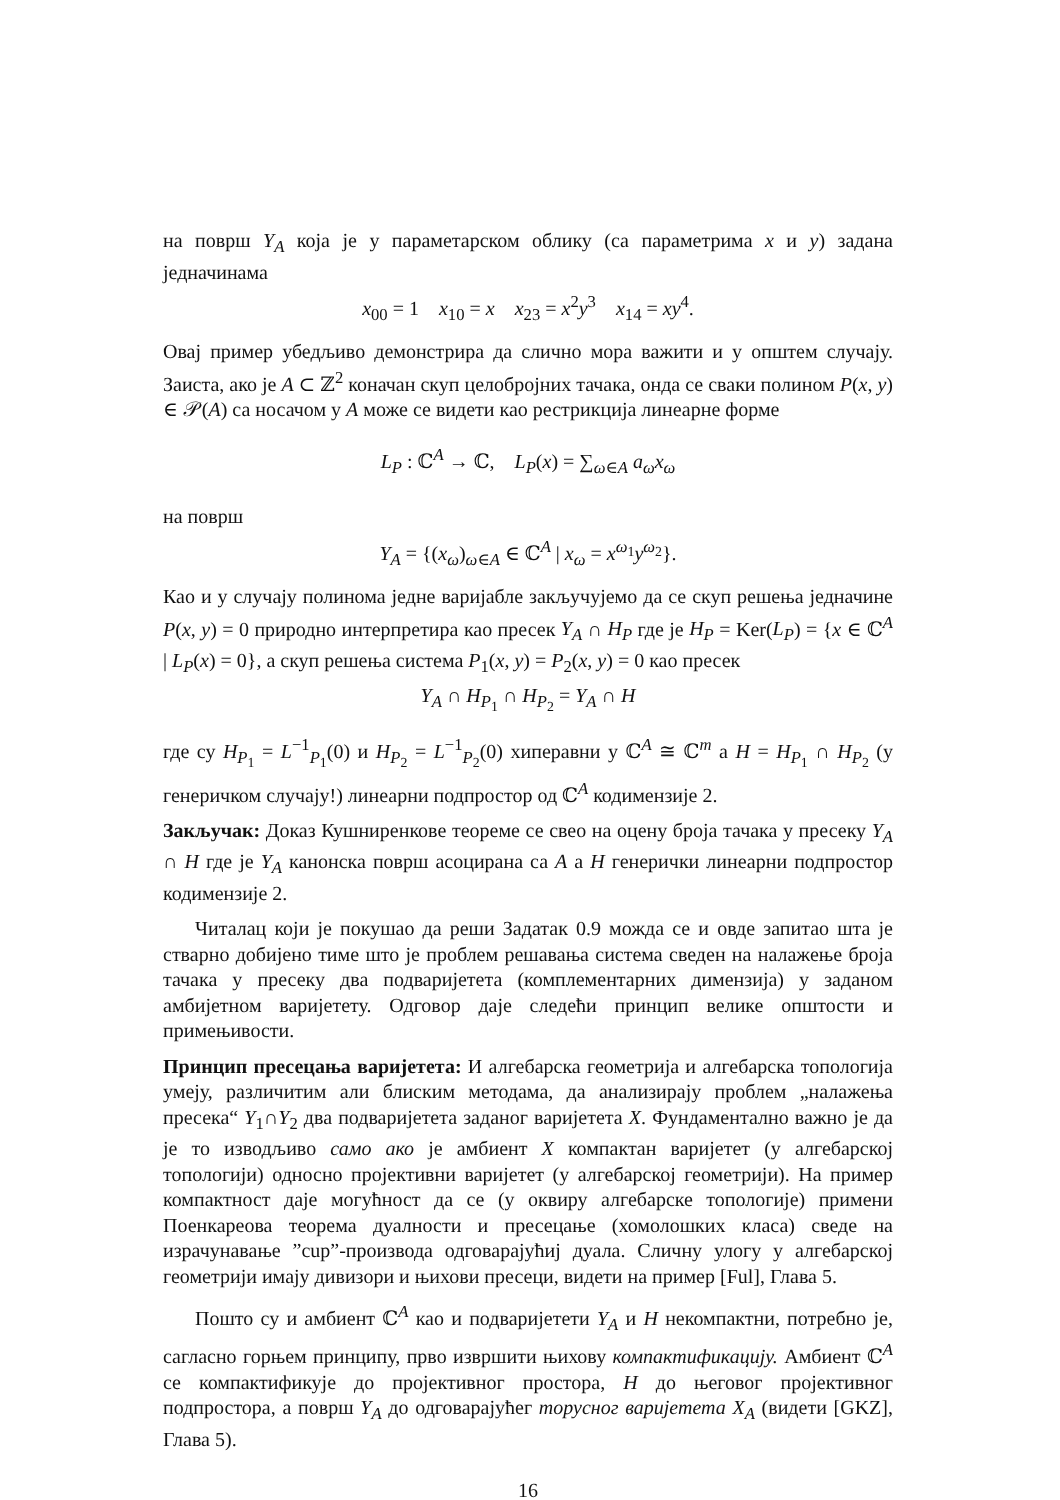на површ Y<sub>A</sub> која је у параметарском облику (са параметрима x и y) задана једначинама
x<sub>00</sub> = 1 x<sub>10</sub> = x x<sub>23</sub> = x<sup>2</sup>y<sup>3</sup> x<sub>14</sub> = xy<sup>4</sup>.
Овај пример убедљиво демонстрира да слично мора важити и у општем случају. Заиста, ако је A ⊂ ℤ<sup>2</sup> коначан скуп целобројних тачака, онда се сваки полином P(x, y) ∈ 𝒫(A) са носачом у A може се видети као рестрикција линеарне форме
L<sub>P</sub> : ℂ<sup>A</sup> → ℂ, L<sub>P</sub>(x) = ∑<sub>ω∈A</sub> a<sub>ω</sub>x<sub>ω</sub>
на површ
Y<sub>A</sub> = {(x<sub>ω</sub>)<sub>ω∈A</sub> ∈ ℂ<sup>A</sup> | x<sub>ω</sub> = x<sup>ω<sub>1</sub></sup>y<sup>ω<sub>2</sub></sup>}.
Као и у случају полинома једне варијабле закључујемо да се скуп решења једначине P(x, y) = 0 природно интерпретира као пресек Y<sub>A</sub> ∩ H<sub>P</sub> где је H<sub>P</sub> = Ker(L<sub>P</sub>) = {x ∈ ℂ<sup>A</sup> | L<sub>P</sub>(x) = 0}, а скуп решења система P<sub>1</sub>(x, y) = P<sub>2</sub>(x, y) = 0 као пресек
Y<sub>A</sub> ∩ H<sub>P<sub>1</sub></sub> ∩ H<sub>P<sub>2</sub></sub> = Y<sub>A</sub> ∩ H
где су H<sub>P<sub>1</sub></sub> = L<sup>−1</sup><sub>P<sub>1</sub></sub>(0) и H<sub>P<sub>2</sub></sub> = L<sup>−1</sup><sub>P<sub>2</sub></sub>(0) хиперавни у ℂ<sup>A</sup> ≅ ℂ<sup>m</sup> а H = H<sub>P<sub>1</sub></sub> ∩ H<sub>P<sub>2</sub></sub> (у генеричком случају!) линеарни подпростор од ℂ<sup>A</sup> кодимензије 2.
Закључак: Доказ Кушниренкове теореме се свео на оцену броја тачака у пресеку Y<sub>A</sub> ∩ H где је Y<sub>A</sub> канонска површ асоцирана са A а H генерички линеарни подпростор кодимензије 2.
Читалац који је покушао да реши Задатак 0.9 можда се и овде запитао шта је стварно добијено тиме што је проблем решавања система сведен на налажење броја тачака у пресеку два подваријетета (комплементарних димензија) у заданом амбијетном варијетету. Одговор даје следећи принцип велике општости и примењивости.
Принцип пресецања варијетета: И алгебарска геометрија и алгебарска топологија умеју, различитим али блиским методама, да анализирају проблем „налажења пресека“ Y<sub>1</sub>∩Y<sub>2</sub> два подваријетета заданог варијетета X. Фундаментално важно је да је то изводљиво само ако је амбиент X компактан варијетет (у алгебарској топологији) односно пројективни варијетет (у алгебарској геометрији). На пример компактност даје могућност да се (у оквиру алгебарске топологије) примени Поенкареова теорема дуалности и пресецање (хомолошких класа) сведе на израчунавање ”cup”-производа одговарајућиј дуала. Сличну улогу у алгебарској геометрији имају дивизори и њихови пресеци, видети на пример [Ful], Глава 5.
Пошто су и амбиент ℂ<sup>A</sup> као и подваријетети Y<sub>A</sub> и H некомпактни, потребно је, сагласно горњем принципу, прво извршити њихову компактификацију. Амбиент ℂ<sup>A</sup> се компактификује до пројективног простора, H до његовог пројективног подпростора, а површ Y<sub>A</sub> до одговарајућег торусног варијетета X<sub>A</sub> (видети [GKZ], Глава 5).
16